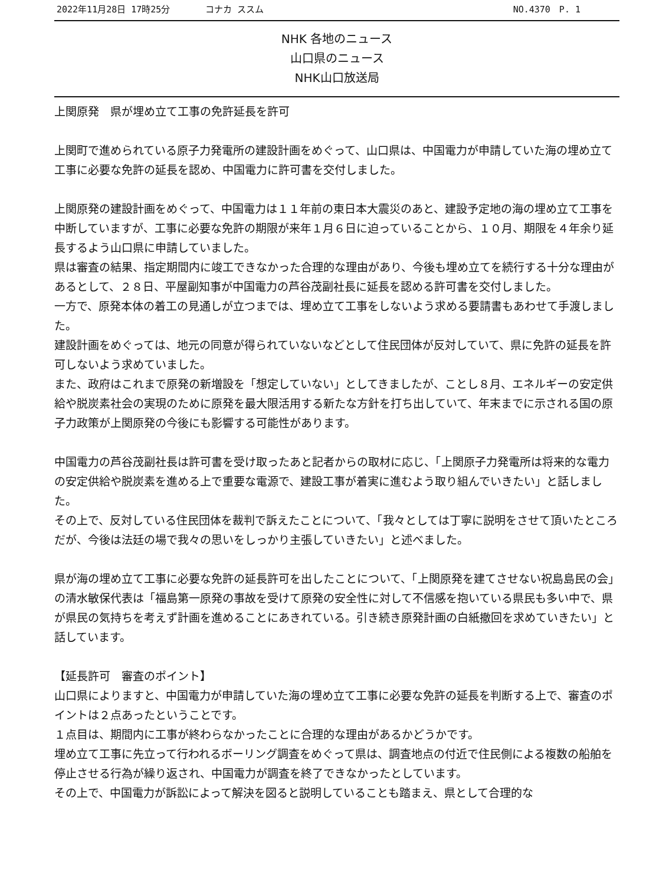2022年11月28日 17時25分 コナカ ススム NO.4370　P. 1
NHK 各地のニュース
山口県のニュース
NHK山口放送局
上関原発　県が埋め立て工事の免許延長を許可
上関町で進められている原子力発電所の建設計画をめぐって、山口県は、中国電力が申請していた海の埋め立て工事に必要な免許の延長を認め、中国電力に許可書を交付しました。
上関原発の建設計画をめぐって、中国電力は１１年前の東日本大震災のあと、建設予定地の海の埋め立て工事を中断していますが、工事に必要な免許の期限が来年１月６日に迫っていることから、１０月、期限を４年余り延長するよう山口県に申請していました。
県は審査の結果、指定期間内に竣工できなかった合理的な理由があり、今後も埋め立てを続行する十分な理由があるとして、２８日、平屋副知事が中国電力の芦谷茂副社長に延長を認める許可書を交付しました。
一方で、原発本体の着工の見通しが立つまでは、埋め立て工事をしないよう求める要請書もあわせて手渡しました。
建設計画をめぐっては、地元の同意が得られていないなどとして住民団体が反対していて、県に免許の延長を許可しないよう求めていました。
また、政府はこれまで原発の新増設を「想定していない」としてきましたが、ことし８月、エネルギーの安定供給や脱炭素社会の実現のために原発を最大限活用する新たな方針を打ち出していて、年末までに示される国の原子力政策が上関原発の今後にも影響する可能性があります。
中国電力の芦谷茂副社長は許可書を受け取ったあと記者からの取材に応じ、「上関原子力発電所は将来的な電力の安定供給や脱炭素を進める上で重要な電源で、建設工事が着実に進むよう取り組んでいきたい」と話しました。
その上で、反対している住民団体を裁判で訴えたことについて、「我々としては丁寧に説明をさせて頂いたところだが、今後は法廷の場で我々の思いをしっかり主張していきたい」と述べました。
県が海の埋め立て工事に必要な免許の延長許可を出したことについて、「上関原発を建てさせない祝島島民の会」の清水敏保代表は「福島第一原発の事故を受けて原発の安全性に対して不信感を抱いている県民も多い中で、県が県民の気持ちを考えず計画を進めることにあきれている。引き続き原発計画の白紙撤回を求めていきたい」と話しています。
【延長許可　審査のポイント】
山口県によりますと、中国電力が申請していた海の埋め立て工事に必要な免許の延長を判断する上で、審査のポイントは２点あったということです。
１点目は、期間内に工事が終わらなかったことに合理的な理由があるかどうかです。
埋め立て工事に先立って行われるボーリング調査をめぐって県は、調査地点の付近で住民側による複数の船舶を停止させる行為が繰り返され、中国電力が調査を終了できなかったとしています。
その上で、中国電力が訴訟によって解決を図ると説明していることも踏まえ、県として合理的な